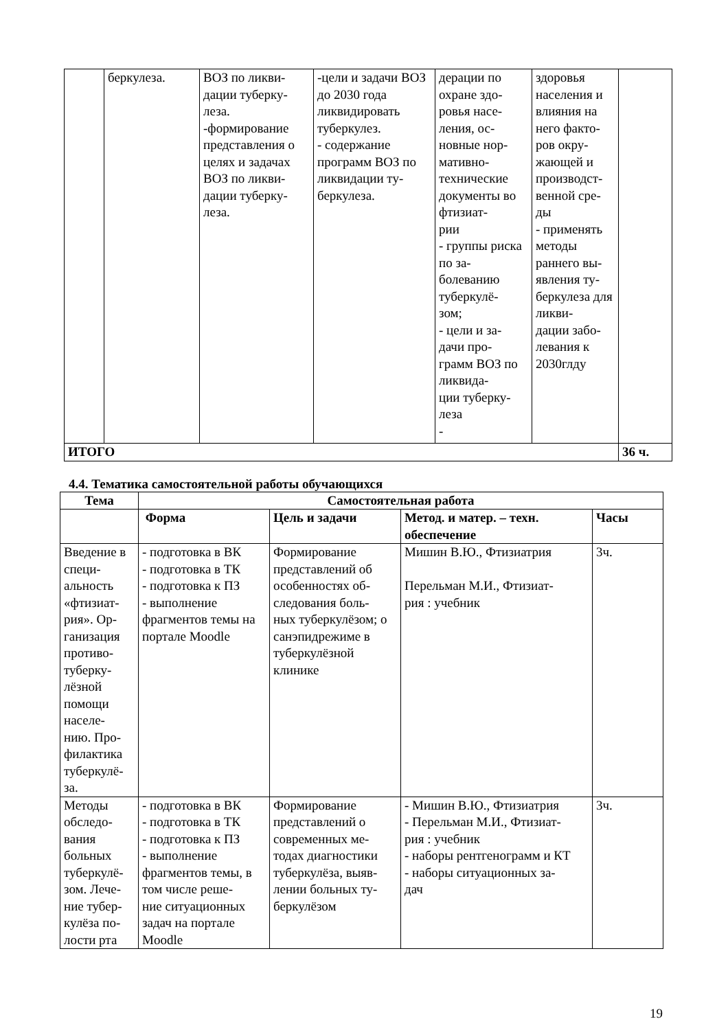| | беркулеза. | ВОЗ по ликви- дации туберку- леза. -формирование представления о целях и задачах ВОЗ по ликви- дации туберку- леза. | -цели и задачи ВОЗ до 2030 года ликвидировать туберкулез. - содержание программ ВОЗ по ликвидации ту- беркулеза. | дерации по охране здо- ровья насе- ления, ос- новные нор- мативно- технические документы во фтизиат- рии - группы риска по за- болеванию туберкулё- зом; - цели и за- дачи про- грамм ВОЗ по ликвида- ции туберку- леза - | здоровья населения и влияния на него факто- ров окру- жающей и производст- венной сре- ды - применять методы раннего вы- явления ту- беркулеза для ликви- дации забо- левания к 2030глду | |
| ИТОГО | | | | | | 36 ч. |
4.4. Тематика самостоятельной работы обучающихся
| Тема | Самостоятельная работа | | | |
| --- | --- | --- | --- | --- |
| | Форма | Цель и задачи | Метод. и матер. – техн. обеспечение | Часы |
| Введение в специ- альность «фтизиат- рия». Ор- ганизация противо- туберку- лёзной помощи населе- нию. Про- филактика туберкулё- за. | - подготовка в ВК - подготовка в ТК - подготовка к ПЗ - выполнение фрагментов темы на портале Moodle | Формирование представлений об особенностях об- следования боль- ных туберкулёзом; о санэпидрежиме в туберкулёзной клинике | Мишин В.Ю., Фтизиатрия Перельман М.И., Фтизиат- рия : учебник | 3ч. |
| Методы обследо- вания больных туберкулё- зом. Лече- ние тубер- кулёза по- лости рта | - подготовка в ВК - подготовка в ТК - подготовка к ПЗ - выполнение фрагментов темы, в том числе реше- ние ситуационных задач на портале Moodle | Формирование представлений о современных ме- тодах диагностики туберкулёза, выяв- лении больных ту- беркулёзом | - Мишин В.Ю., Фтизиатрия - Перельман М.И., Фтизиат- рия : учебник - наборы рентгенограмм и КТ - наборы ситуационных за- дач | 3ч. |
19